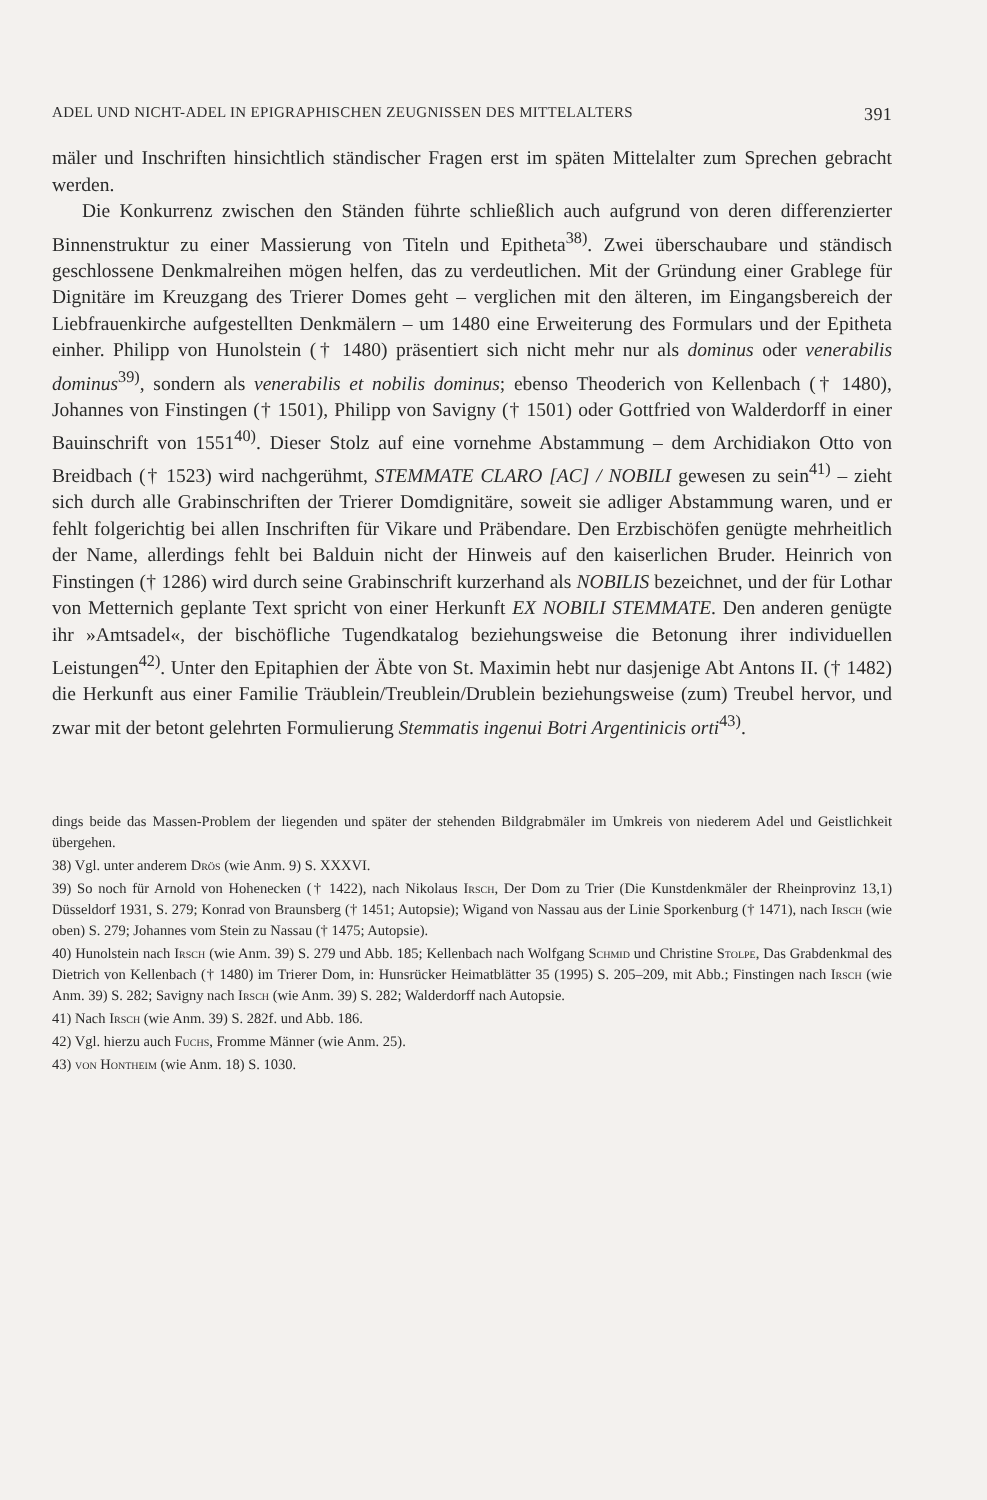ADEL UND NICHT-ADEL IN EPIGRAPHISCHEN ZEUGNISSEN DES MITTELALTERS 391
mäler und Inschriften hinsichtlich ständischer Fragen erst im späten Mittelalter zum Sprechen gebracht werden.
Die Konkurrenz zwischen den Ständen führte schließlich auch aufgrund von deren differenzierter Binnenstruktur zu einer Massierung von Titeln und Epitheta<sup>38)</sup>. Zwei überschaubare und ständisch geschlossene Denkmalreihen mögen helfen, das zu verdeutlichen. Mit der Gründung einer Grablege für Dignitäre im Kreuzgang des Trierer Domes geht – verglichen mit den älteren, im Eingangsbereich der Liebfrauenkirche aufgestellten Denkmälern – um 1480 eine Erweiterung des Formulars und der Epitheta einher. Philipp von Hunolstein († 1480) präsentiert sich nicht mehr nur als dominus oder venerabilis dominus<sup>39)</sup>, sondern als venerabilis et nobilis dominus; ebenso Theoderich von Kellenbach († 1480), Johannes von Finstingen († 1501), Philipp von Savigny († 1501) oder Gottfried von Walderdorff in einer Bauinschrift von 1551<sup>40)</sup>. Dieser Stolz auf eine vornehme Abstammung – dem Archidiakon Otto von Breidbach († 1523) wird nachgerühmt, STEMMATE CLARO [AC] / NOBILI gewesen zu sein<sup>41)</sup> – zieht sich durch alle Grabinschriften der Trierer Domdignitäre, soweit sie adliger Abstammung waren, und er fehlt folgerichtig bei allen Inschriften für Vikare und Präbendare. Den Erzbischöfen genügte mehrheitlich der Name, allerdings fehlt bei Balduin nicht der Hinweis auf den kaiserlichen Bruder. Heinrich von Finstingen († 1286) wird durch seine Grabinschrift kurzerhand als NOBILIS bezeichnet, und der für Lothar von Metternich geplante Text spricht von einer Herkunft EX NOBILI STEMMATE. Den anderen genügte ihr »Amtsadel«, der bischöfliche Tugendkatalog beziehungsweise die Betonung ihrer individuellen Leistungen<sup>42)</sup>. Unter den Epitaphien der Äbte von St. Maximin hebt nur dasjenige Abt Antons II. († 1482) die Herkunft aus einer Familie Träublein/Treublein/Drublein beziehungsweise (zum) Treubel hervor, und zwar mit der betont gelehrten Formulierung Stemmatis ingenui Botri Argentinicis orti<sup>43)</sup>.
dings beide das Massen-Problem der liegenden und später der stehenden Bildgrabmäler im Umkreis von niederem Adel und Geistlichkeit übergehen.
38) Vgl. unter anderem Drös (wie Anm. 9) S. XXXVI.
39) So noch für Arnold von Hohenecken († 1422), nach Nikolaus Irsch, Der Dom zu Trier (Die Kunstdenkmäler der Rheinprovinz 13,1) Düsseldorf 1931, S. 279; Konrad von Braunsberg († 1451; Autopsie); Wigand von Nassau aus der Linie Sporkenburg († 1471), nach Irsch (wie oben) S. 279; Johannes vom Stein zu Nassau († 1475; Autopsie).
40) Hunolstein nach Irsch (wie Anm. 39) S. 279 und Abb. 185; Kellenbach nach Wolfgang Schmid und Christine Stolpe, Das Grabdenkmal des Dietrich von Kellenbach († 1480) im Trierer Dom, in: Hunsrücker Heimatblätter 35 (1995) S. 205–209, mit Abb.; Finstingen nach Irsch (wie Anm. 39) S. 282; Savigny nach Irsch (wie Anm. 39) S. 282; Walderdorff nach Autopsie.
41) Nach Irsch (wie Anm. 39) S. 282f. und Abb. 186.
42) Vgl. hierzu auch Fuchs, Fromme Männer (wie Anm. 25).
43) von Hontheim (wie Anm. 18) S. 1030.